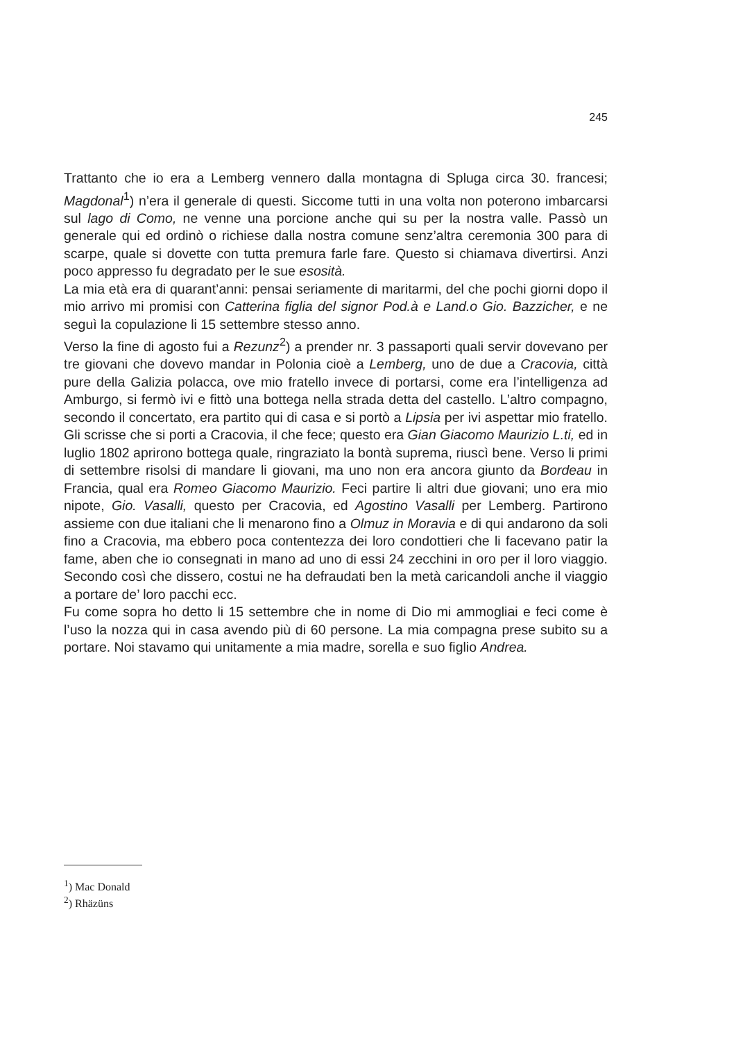245
Trattanto che io era a Lemberg vennero dalla montagna di Spluga circa 30. francesi; Magdonal<sup>1</sup>) n’era il generale di questi. Siccome tutti in una volta non poterono imbarcarsi sul lago di Como, ne venne una porcione anche qui su per la nostra valle. Passò un generale qui ed ordinò o richiese dalla nostra comune senz’altra ceremonia 300 para di scarpe, quale si dovette con tutta premura farle fare. Questo si chiamava divertirsi. Anzi poco appresso fu degradato per le sue esosità.
La mia età era di quarant’anni: pensai seriamente di maritarmi, del che pochi giorni dopo il mio arrivo mi promisi con Catterina figlia del signor Pod.à e Land.o Gio. Bazzicher, e ne seguì la copulazione li 15 settembre stesso anno.
Verso la fine di agosto fui a Rezunz<sup>2</sup>) a prender nr. 3 passaporti quali servir dovevano per tre giovani che dovevo mandar in Polonia cioè a Lemberg, uno de due a Cracovia, città pure della Galizia polacca, ove mio fratello invece di portarsi, come era l’intelligenza ad Amburgo, si fermò ivi e fittò una bottega nella strada detta del castello. L’altro compagno, secondo il concertato, era partito qui di casa e si portò a Lipsia per ivi aspettar mio fratello. Gli scrisse che si porti a Cracovia, il che fece; questo era Gian Giacomo Maurizio L.ti, ed in luglio 1802 aprirono bottega quale, ringraziato la bontà suprema, riuscì bene. Verso li primi di settembre risolsi di mandare li giovani, ma uno non era ancora giunto da Bordeau in Francia, qual era Romeo Giacomo Maurizio. Feci partire li altri due giovani; uno era mio nipote, Gio. Vasalli, questo per Cracovia, ed Agostino Vasalli per Lemberg. Partirono assieme con due italiani che li menarono fino a Olmuz in Moravia e di qui andarono da soli fino a Cracovia, ma ebbero poca contentezza dei loro condottieri che li facevano patir la fame, aben che io consegnati in mano ad uno di essi 24 zecchini in oro per il loro viaggio. Secondo così che dissero, costui ne ha defraudati ben la metà caricandoli anche il viaggio a portare de’ loro pacchi ecc.
Fu come sopra ho detto li 15 settembre che in nome di Dio mi ammogliai e feci come è l’uso la nozza qui in casa avendo più di 60 persone. La mia compagna prese subito su a portare. Noi stavamo qui unitamente a mia madre, sorella e suo figlio Andrea.
<sup>1</sup>) Mac Donald
<sup>2</sup>) Rhäzüns